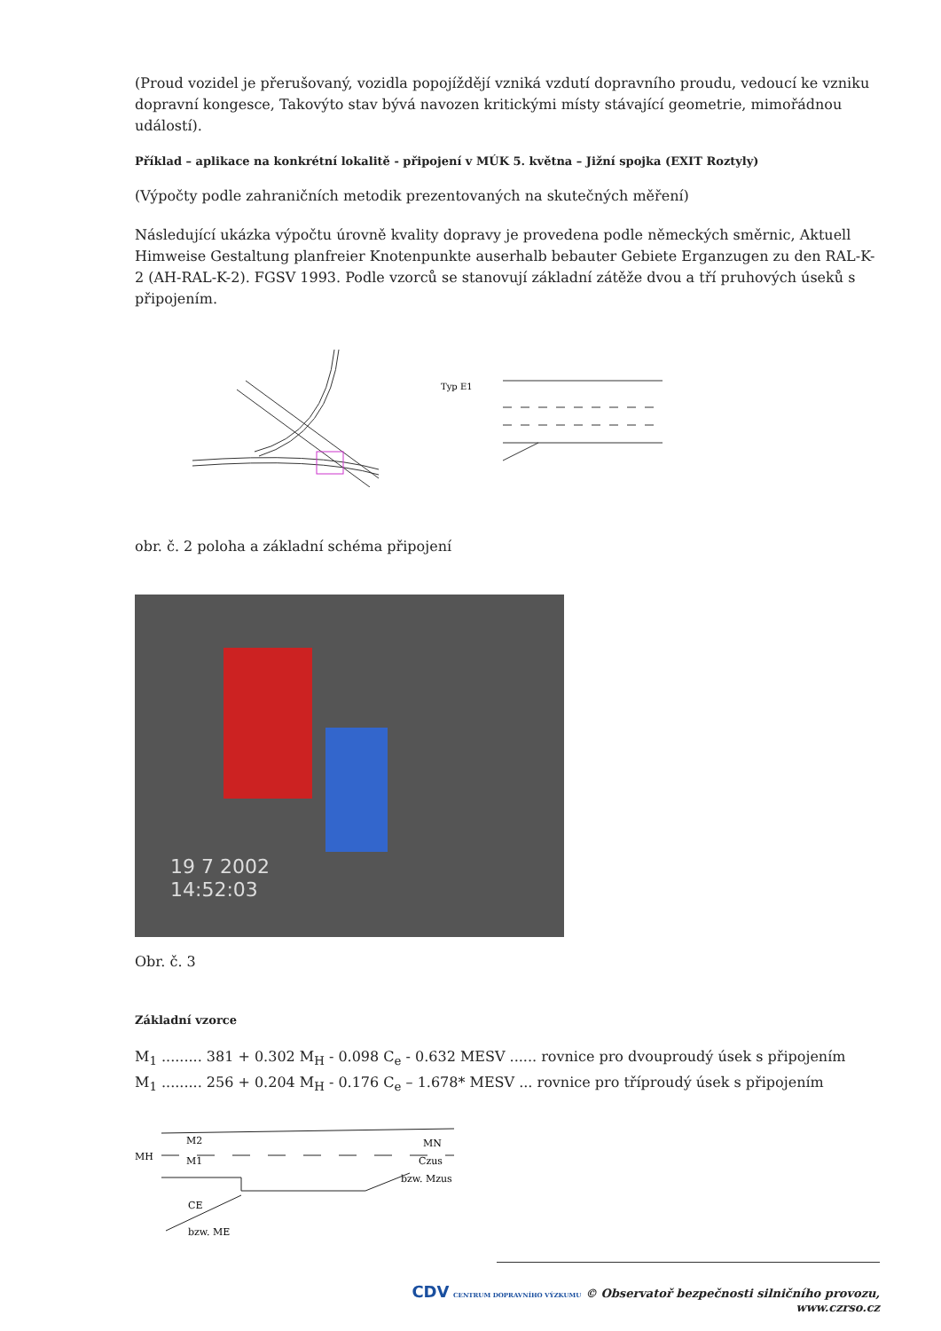(Proud vozidel je přerušovaný, vozidla popojíždějí vzniká vzdutí dopravního proudu, vedoucí ke vzniku dopravní kongesce, Takovýto stav bývá navozen kritickými místy stávající geometrie, mimořádnou událostí).
Příklad – aplikace na konkrétní lokalitě - připojení v MÚK 5. května – Jižní spojka (EXIT Roztyly)
(Výpočty podle zahraničních metodik prezentovaných na skutečných měření)
Následující ukázka výpočtu úrovně kvality dopravy je provedena podle německých směrnic, Aktuell Himweise Gestaltung planfreier Knotenpunkte auserhalb bebauter Gebiete Erganzugen zu den RAL-K-2 (AH-RAL-K-2). FGSV 1993. Podle vzorců se stanovují základní zátěže dvou a tří pruhových úseků s připojením.
Typ E1
obr. č. 2 poloha a základní schéma připojení
19 7 2002
14:52:03
Obr. č. 3
Základní vzorce
M<sub>1</sub> ......... 381 + 0.302 M<sub>H</sub> - 0.098 C<sub>e</sub> - 0.632 MESV ...... rovnice pro dvouproudý úsek s připojením
M<sub>1</sub> ......... 256 + 0.204 M<sub>H</sub> - 0.176 C<sub>e</sub> – 1.678* MESV ... rovnice pro tříproudý úsek s připojením
MH
M2
M1
MN
Czus
bzw. Mzus
CE
bzw. ME
CDV CENTRUM DOPRAVNÍHO VÝZKUMU © Observatoř bezpečnosti silničního provozu, www.czrso.cz